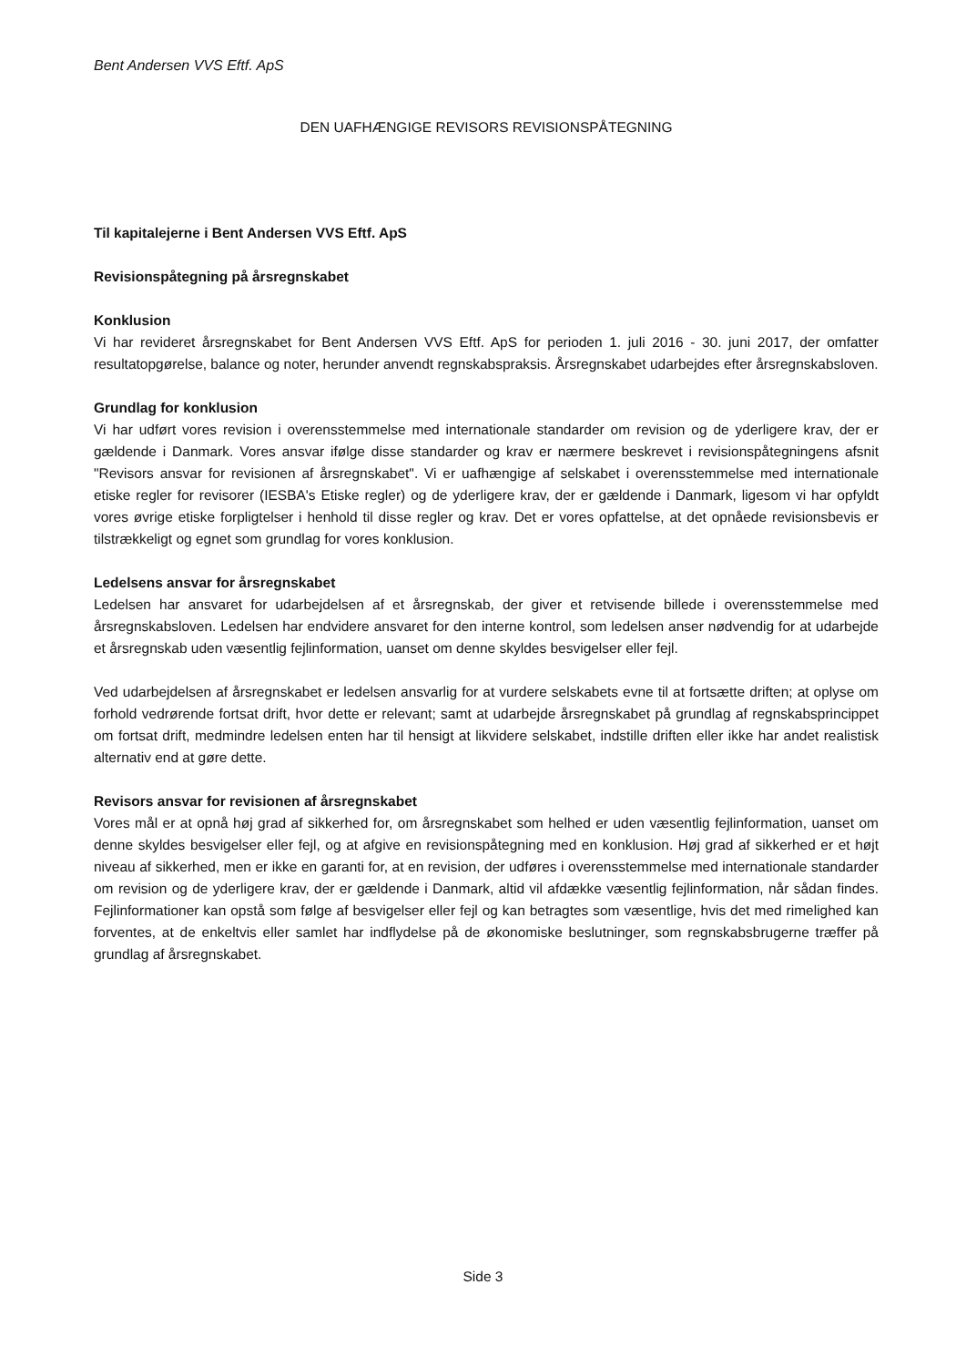Bent Andersen VVS Eftf. ApS
DEN UAFHÆNGIGE REVISORS REVISIONSPÅTEGNING
Til kapitalejerne i Bent Andersen VVS Eftf. ApS
Revisionspåtegning på årsregnskabet
Konklusion
Vi har revideret årsregnskabet for Bent Andersen VVS Eftf. ApS for perioden 1. juli 2016 - 30. juni 2017, der omfatter resultatopgørelse, balance og noter, herunder anvendt regnskabspraksis. Årsregnskabet udarbejdes efter årsregnskabsloven.
Grundlag for konklusion
Vi har udført vores revision i overensstemmelse med internationale standarder om revision og de yderligere krav, der er gældende i Danmark. Vores ansvar ifølge disse standarder og krav er nærmere beskrevet i revisionspåtegningens afsnit "Revisors ansvar for revisionen af årsregnskabet". Vi er uafhængige af selskabet i overensstemmelse med internationale etiske regler for revisorer (IESBA's Etiske regler) og de yderligere krav, der er gældende i Danmark, ligesom vi har opfyldt vores øvrige etiske forpligtelser i henhold til disse regler og krav. Det er vores opfattelse, at det opnåede revisionsbevis er tilstrækkeligt og egnet som grundlag for vores konklusion.
Ledelsens ansvar for årsregnskabet
Ledelsen har ansvaret for udarbejdelsen af et årsregnskab, der giver et retvisende billede i overensstemmelse med årsregnskabsloven. Ledelsen har endvidere ansvaret for den interne kontrol, som ledelsen anser nødvendig for at udarbejde et årsregnskab uden væsentlig fejlinformation, uanset om denne skyldes besvigelser eller fejl.
Ved udarbejdelsen af årsregnskabet er ledelsen ansvarlig for at vurdere selskabets evne til at fortsætte driften; at oplyse om forhold vedrørende fortsat drift, hvor dette er relevant; samt at udarbejde årsregnskabet på grundlag af regnskabsprincippet om fortsat drift, medmindre ledelsen enten har til hensigt at likvidere selskabet, indstille driften eller ikke har andet realistisk alternativ end at gøre dette.
Revisors ansvar for revisionen af årsregnskabet
Vores mål er at opnå høj grad af sikkerhed for, om årsregnskabet som helhed er uden væsentlig fejlinformation, uanset om denne skyldes besvigelser eller fejl, og at afgive en revisionspåtegning med en konklusion. Høj grad af sikkerhed er et højt niveau af sikkerhed, men er ikke en garanti for, at en revision, der udføres i overensstemmelse med internationale standarder om revision og de yderligere krav, der er gældende i Danmark, altid vil afdække væsentlig fejlinformation, når sådan findes. Fejlinformationer kan opstå som følge af besvigelser eller fejl og kan betragtes som væsentlige, hvis det med rimelighed kan forventes, at de enkeltvis eller samlet har indflydelse på de økonomiske beslutninger, som regnskabsbrugerne træffer på grundlag af årsregnskabet.
Side 3